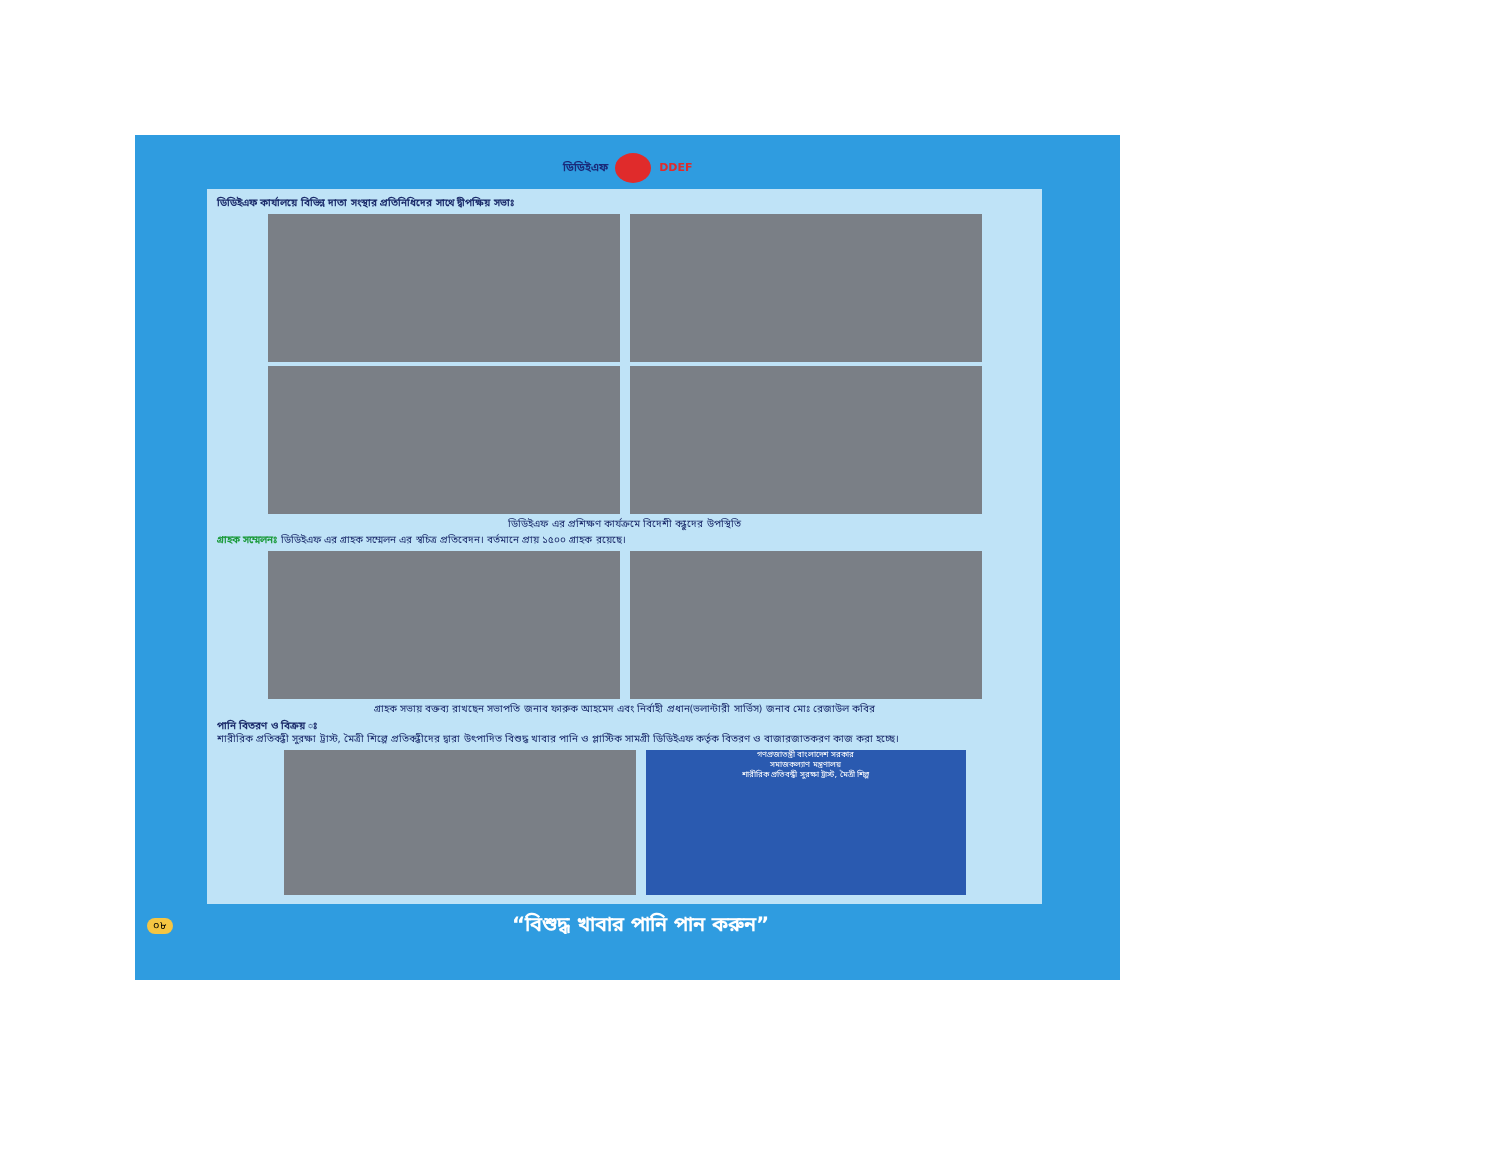ডিডিইএফ DDEF
ডিডিইএফ কার্যালয়ে বিভিন্ন দাতা সংস্থার প্রতিনিধিদের সাথে দ্বীপক্ষিয় সভাঃ
ডিডিইএফ এর প্রশিক্ষণ কার্যক্রমে বিদেশী বন্ধুদের উপস্থিতি
গ্রাহক সম্মেলনঃ ডিডিইএফ এর গ্রাহক সম্মেলন এর স্বচিত্র প্রতিবেদন। বর্তমানে প্রায় ১৫০০ গ্রাহক রয়েছে।
গ্রাহক সভায় বক্তব্য রাখছেন সভাপতি জনাব ফারুক আহমেদ এবং নির্বাহী প্রধান(ভলান্টারী সার্ভিস) জনাব মোঃ রেজাউল কবির
পানি বিতরণ ও বিক্রয় ঃ
শারীরিক প্রতিবন্ধী সুরক্ষা ট্রাস্ট, মৈত্রী শিল্পে প্রতিবন্ধীদের দ্বারা উৎপাদিত বিশুদ্ধ খাবার পানি ও প্লাস্টিক সামগ্রী ডিডিইএফ কর্তৃক বিতরণ ও বাজারজাতকরণ কাজ করা হচ্ছে।
গণপ্রজাতন্ত্রী বাংলাদেশ সরকার
সমাজকল্যাণ মন্ত্রণালয়
শারীরিক প্রতিবন্ধী সুরক্ষা ট্রাস্ট, মৈত্রী শিল্প
০৮ “বিশুদ্ধ খাবার পানি পান করুন”